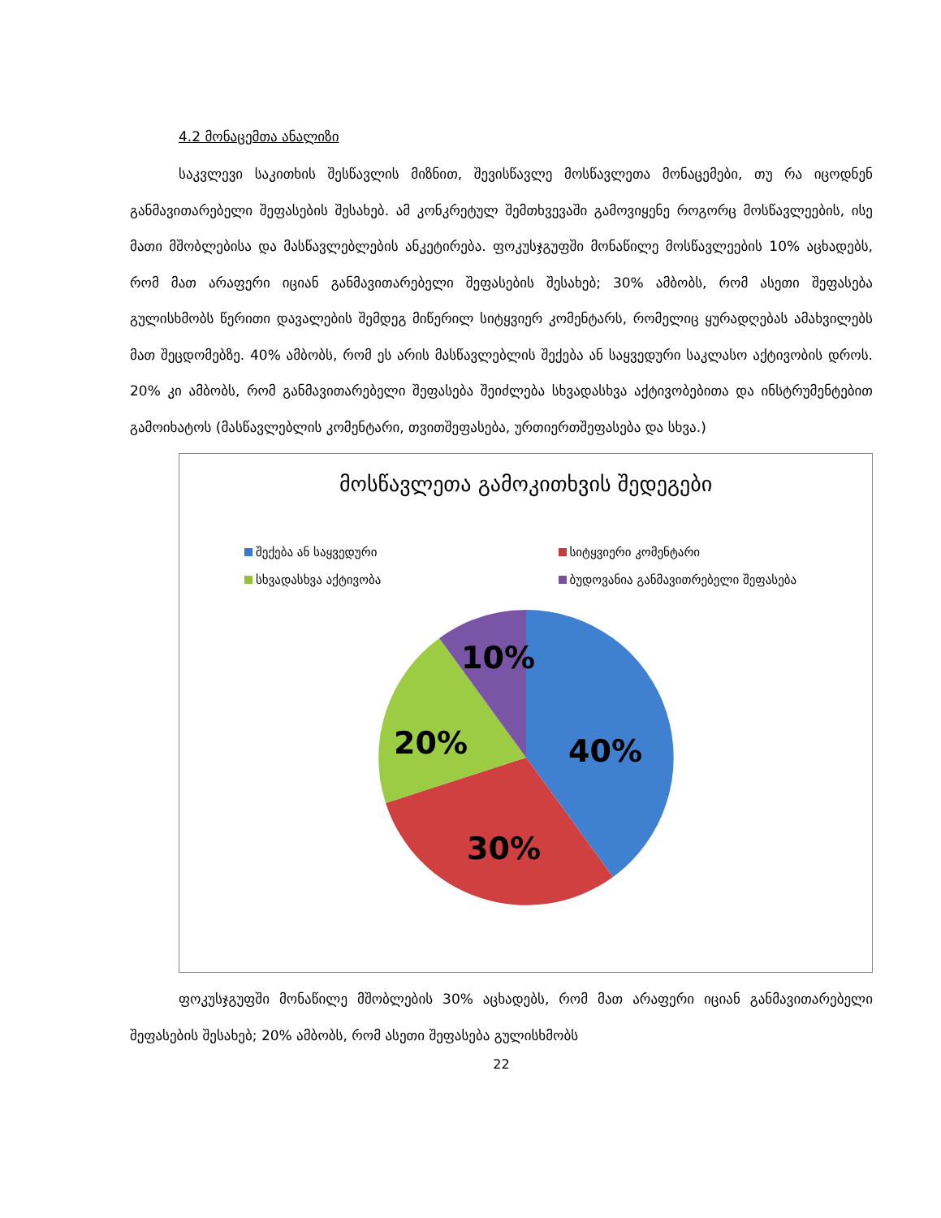4.2 მონაცემთა ანალიზი
საკვლევი საკითხის შესწავლის მიზნით, შევისწავლე მოსწავლეთა მონაცემები, თუ რა იცოდნენ განმავითარებელი შეფასების შესახებ. ამ კონკრეტულ შემთხვევაში გამოვიყენე როგორც მოსწავლეების, ისე მათი მშობლებისა და მასწავლებლების ანკეტირება. ფოკუსჯგუფში მონაწილე მოსწავლეების 10% აცხადებს, რომ მათ არაფერი იციან განმავითარებელი შეფასების შესახებ; 30% ამბობს, რომ ასეთი შეფასება გულისხმობს წერითი დავალების შემდეგ მიწერილ სიტყვიერ კომენტარს, რომელიც ყურადღებას ამახვილებს მათ შეცდომებზე. 40% ამბობს, რომ ეს არის მასწავლებლის შექება ან საყვედური საკლასო აქტივობის დროს. 20% კი ამბობს, რომ განმავითარებელი შეფასება შეიძლება სხვადასხვა აქტივობებითა და ინსტრუმენტებით გამოიხატოს (მასწავლებლის კომენტარი, თვითშეფასება, ურთიერთშეფასება და სხვა.)
მოსწავლეთა გამოკითხვის შედეგები
შექება ან საყვედური
სიტყვიერი კომენტარი
სხვადასხვა აქტივობა
ბუდოვანია განმავითრებელი შეფასება
10%
20%
40%
30%
ფოკუსჯგუფში მონაწილე მშობლების 30% აცხადებს, რომ მათ არაფერი იციან განმავითარებელი შეფასების შესახებ; 20% ამბობს, რომ ასეთი შეფასება გულისხმობს
22